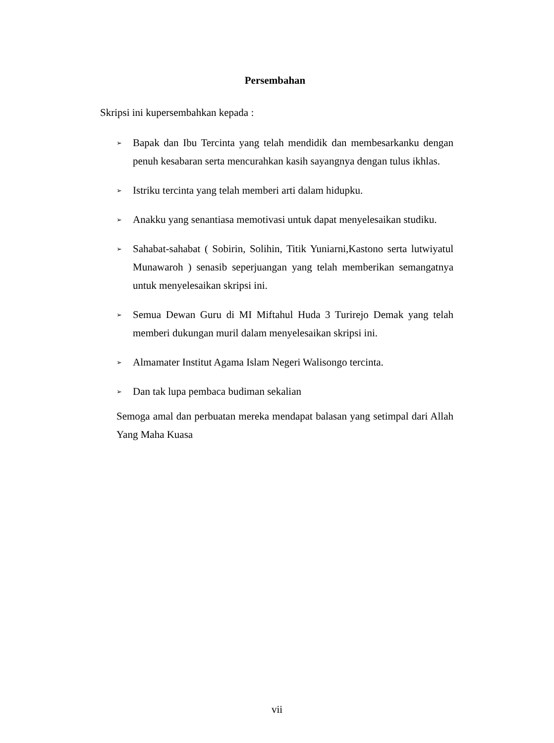Persembahan
Skripsi ini kupersembahkan kepada :
➢ Bapak dan Ibu Tercinta yang telah mendidik dan membesarkanku dengan penuh kesabaran serta mencurahkan kasih sayangnya dengan tulus ikhlas.
➢ Istriku tercinta yang telah memberi arti dalam hidupku.
➢ Anakku yang senantiasa memotivasi untuk dapat menyelesaikan studiku.
➢ Sahabat-sahabat ( Sobirin, Solihin, Titik Yuniarni,Kastono serta lutwiyatul Munawaroh ) senasib seperjuangan yang telah memberikan semangatnya untuk menyelesaikan skripsi ini.
➢ Semua Dewan Guru di MI Miftahul Huda 3 Turirejo Demak yang telah memberi dukungan muril dalam menyelesaikan skripsi ini.
➢ Almamater Institut Agama Islam Negeri Walisongo tercinta.
➢ Dan tak lupa pembaca budiman sekalian
Semoga amal dan perbuatan mereka mendapat balasan yang setimpal dari Allah Yang Maha Kuasa
vii